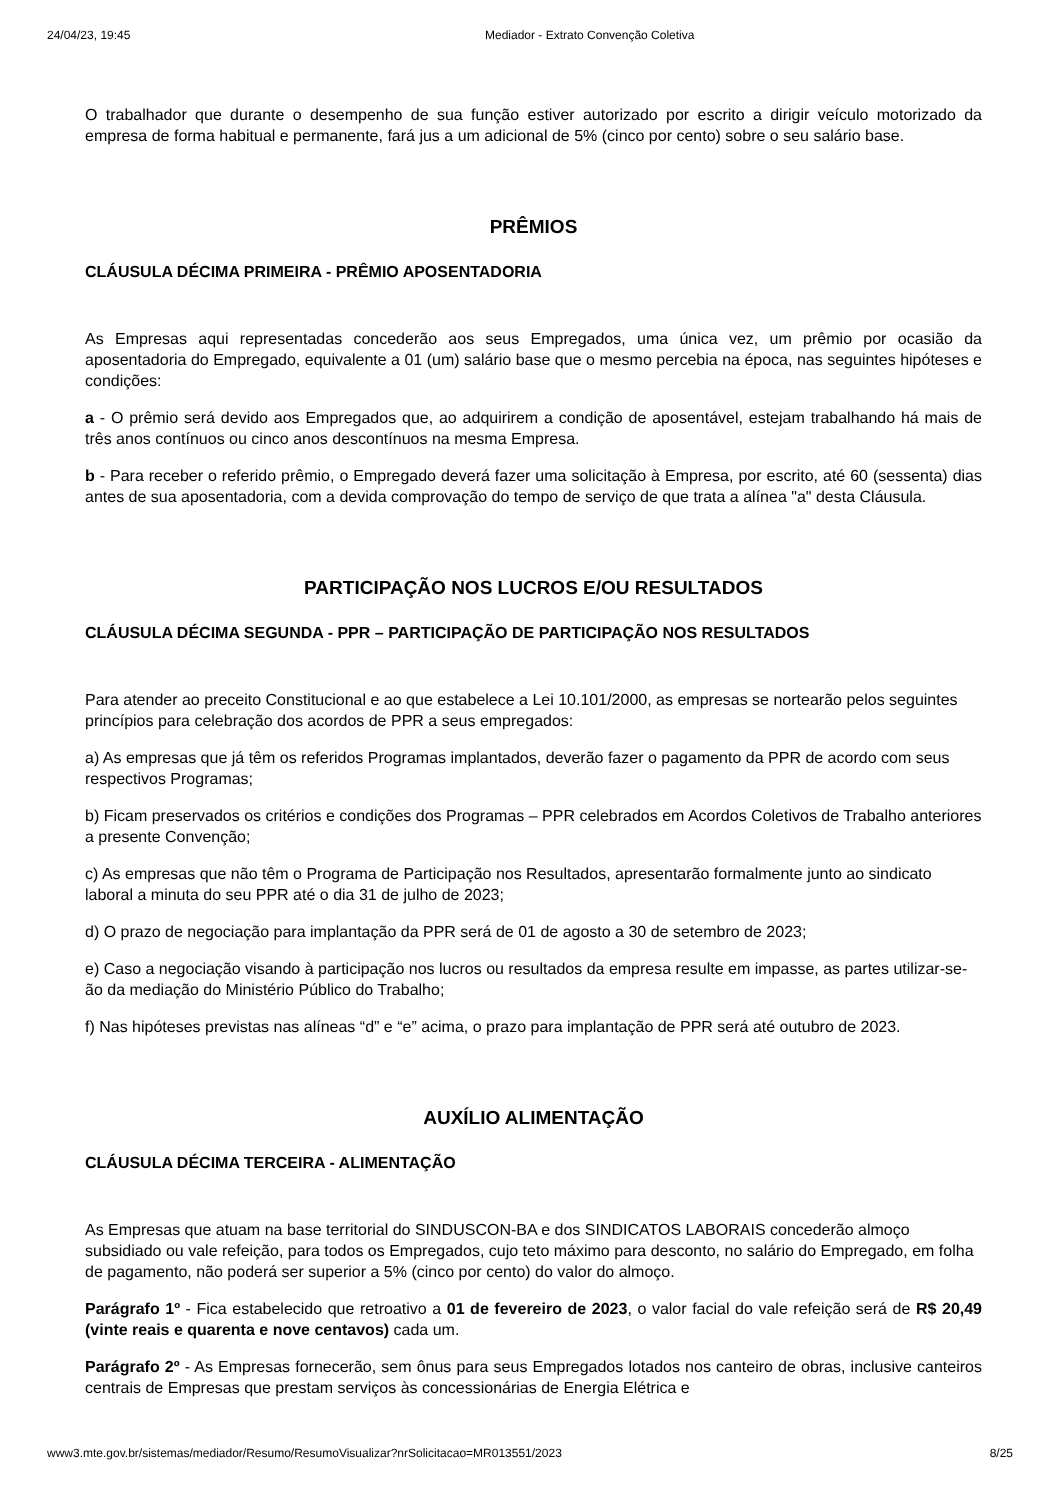24/04/23, 19:45 Mediador - Extrato Convenção Coletiva
O trabalhador que durante o desempenho de sua função estiver autorizado por escrito a dirigir veículo motorizado da empresa de forma habitual e permanente, fará jus a um adicional de 5% (cinco por cento) sobre o seu salário base.
PRÊMIOS
CLÁUSULA DÉCIMA PRIMEIRA - PRÊMIO APOSENTADORIA
As Empresas aqui representadas concederão aos seus Empregados, uma única vez, um prêmio por ocasião da aposentadoria do Empregado, equivalente a 01 (um) salário base que o mesmo percebia na época, nas seguintes hipóteses e condições:
a - O prêmio será devido aos Empregados que, ao adquirirem a condição de aposentável, estejam trabalhando há mais de três anos contínuos ou cinco anos descontínuos na mesma Empresa.
b - Para receber o referido prêmio, o Empregado deverá fazer uma solicitação à Empresa, por escrito, até 60 (sessenta) dias antes de sua aposentadoria, com a devida comprovação do tempo de serviço de que trata a alínea "a" desta Cláusula.
PARTICIPAÇÃO NOS LUCROS E/OU RESULTADOS
CLÁUSULA DÉCIMA SEGUNDA - PPR – PARTICIPAÇÃO DE PARTICIPAÇÃO NOS RESULTADOS
Para atender ao preceito Constitucional e ao que estabelece a Lei 10.101/2000, as empresas se nortearão pelos seguintes princípios para celebração dos acordos de PPR a seus empregados:
a) As empresas que já têm os referidos Programas implantados, deverão fazer o pagamento da PPR de acordo com seus respectivos Programas;
b) Ficam preservados os critérios e condições dos Programas – PPR celebrados em Acordos Coletivos de Trabalho anteriores a presente Convenção;
c) As empresas que não têm o Programa de Participação nos Resultados, apresentarão formalmente junto ao sindicato laboral a minuta do seu PPR até o dia 31 de julho de 2023;
d) O prazo de negociação para implantação da PPR será de 01 de agosto a 30 de setembro de 2023;
e) Caso a negociação visando à participação nos lucros ou resultados da empresa resulte em impasse, as partes utilizar-se-ão da mediação do Ministério Público do Trabalho;
f) Nas hipóteses previstas nas alíneas “d” e “e” acima, o prazo para implantação de PPR será até outubro de 2023.
AUXÍLIO ALIMENTAÇÃO
CLÁUSULA DÉCIMA TERCEIRA - ALIMENTAÇÃO
As Empresas que atuam na base territorial do SINDUSCON-BA e dos SINDICATOS LABORAIS concederão almoço subsidiado ou vale refeição, para todos os Empregados, cujo teto máximo para desconto, no salário do Empregado, em folha de pagamento, não poderá ser superior a 5% (cinco por cento) do valor do almoço.
Parágrafo 1º - Fica estabelecido que retroativo a 01 de fevereiro de 2023, o valor facial do vale refeição será de R$ 20,49 (vinte reais e quarenta e nove centavos) cada um.
Parágrafo 2º - As Empresas fornecerão, sem ônus para seus Empregados lotados nos canteiro de obras, inclusive canteiros centrais de Empresas que prestam serviços às concessionárias de Energia Elétrica e
www3.mte.gov.br/sistemas/mediador/Resumo/ResumoVisualizar?nrSolicitacao=MR013551/2023 8/25